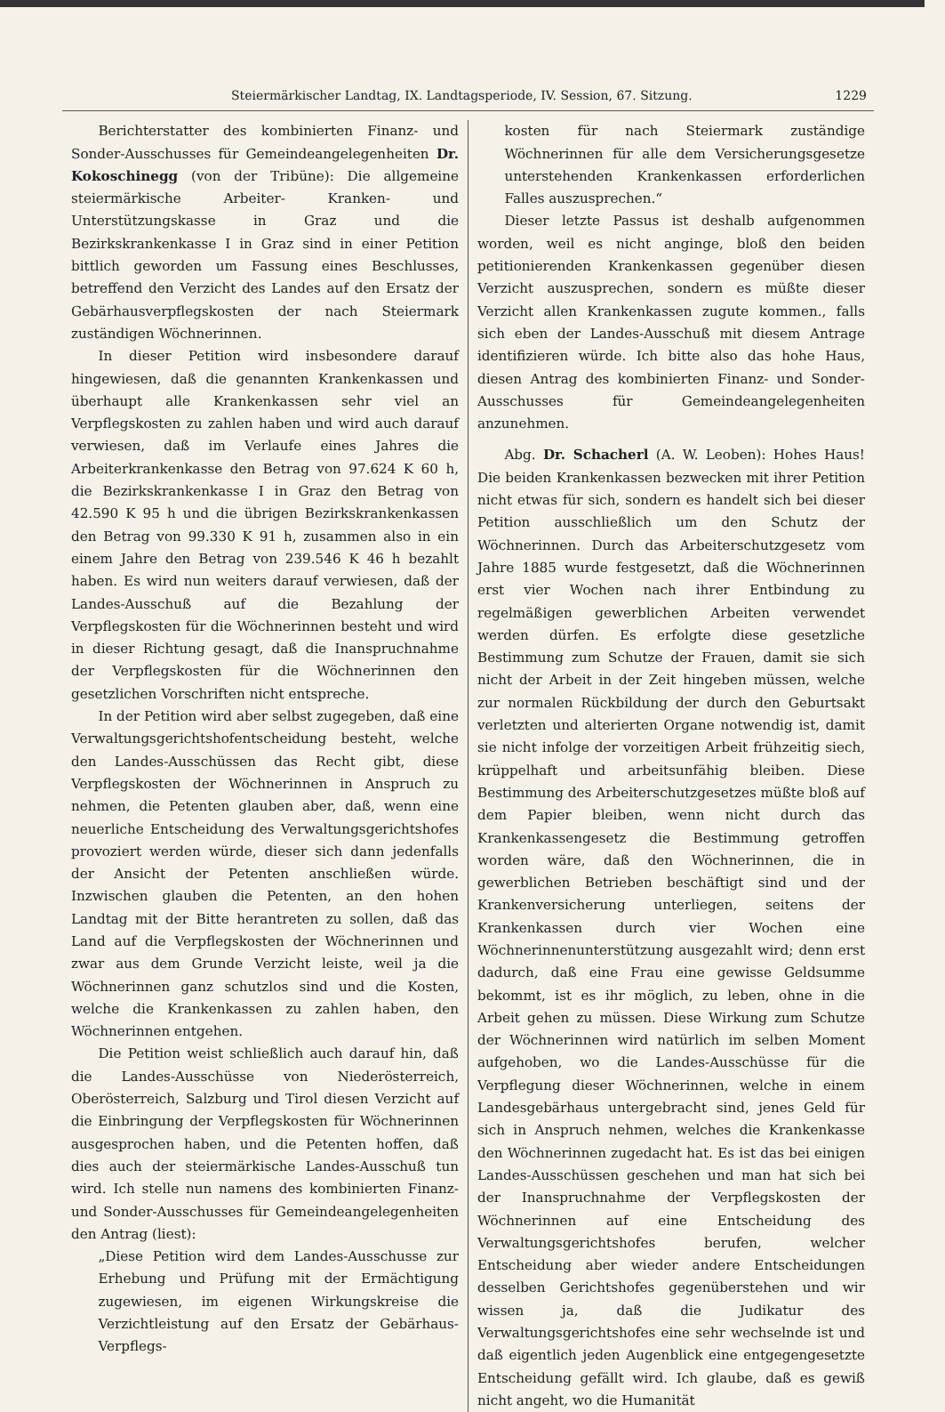Steiermärkischer Landtag, IX. Landtagsperiode, IV. Session, 67. Sitzung. 1229
Berichterstatter des kombinierten Finanz- und Sonder-Ausschusses für Gemeindeangelegenheiten Dr. Kokoschinegg (von der Tribüne): Die allgemeine steiermärkische Arbeiter- Kranken- und Unterstützungskasse in Graz und die Bezirkskrankenkasse I in Graz sind in einer Petition bittlich geworden um Fassung eines Beschlusses, betreffend den Verzicht des Landes auf den Ersatz der Gebärhausverpflegskosten der nach Steiermark zuständigen Wöchnerinnen.
In dieser Petition wird insbesondere darauf hingewiesen, daß die genannten Krankenkassen und überhaupt alle Krankenkassen sehr viel an Verpflegskosten zu zahlen haben und wird auch darauf verwiesen, daß im Verlaufe eines Jahres die Arbeiterkrankenkasse den Betrag von 97.624 K 60 h, die Bezirkskrankenkasse I in Graz den Betrag von 42.590 K 95 h und die übrigen Bezirkskrankenkassen den Betrag von 99.330 K 91 h, zusammen also in ein einem Jahre den Betrag von 239.546 K 46 h bezahlt haben. Es wird nun weiters darauf verwiesen, daß der Landes-Ausschuß auf die Bezahlung der Verpflegskosten für die Wöchnerinnen besteht und wird in dieser Richtung gesagt, daß die Inanspruchnahme der Verpflegskosten für die Wöchnerinnen den gesetzlichen Vorschriften nicht entspreche.
In der Petition wird aber selbst zugegeben, daß eine Verwaltungsgerichtshofentscheidung besteht, welche den Landes-Ausschüssen das Recht gibt, diese Verpflegskosten der Wöchnerinnen in Anspruch zu nehmen, die Petenten glauben aber, daß, wenn eine neuerliche Entscheidung des Verwaltungsgerichtshofes provoziert werden würde, dieser sich dann jedenfalls der Ansicht der Petenten anschließen würde. Inzwischen glauben die Petenten, an den hohen Landtag mit der Bitte herantreten zu sollen, daß das Land auf die Verpflegskosten der Wöchnerinnen und zwar aus dem Grunde Verzicht leiste, weil ja die Wöchnerinnen ganz schutzlos sind und die Kosten, welche die Krankenkassen zu zahlen haben, den Wöchnerinnen entgehen.
Die Petition weist schließlich auch darauf hin, daß die Landes-Ausschüsse von Niederösterreich, Oberösterreich, Salzburg und Tirol diesen Verzicht auf die Einbringung der Verpflegskosten für Wöchnerinnen ausgesprochen haben, und die Petenten hoffen, daß dies auch der steiermärkische Landes-Ausschuß tun wird. Ich stelle nun namens des kombinierten Finanz- und Sonder-Ausschusses für Gemeindeangelegenheiten den Antrag (liest):
„Diese Petition wird dem Landes-Ausschusse zur Erhebung und Prüfung mit der Ermächtigung zugewiesen, im eigenen Wirkungskreise die Verzichtleistung auf den Ersatz der Gebärhaus-Verpflegs-
kosten für nach Steiermark zuständige Wöchnerinnen für alle dem Versicherungsgesetze unterstehenden Krankenkassen erforderlichen Falles auszusprechen.“
Dieser letzte Passus ist deshalb aufgenommen worden, weil es nicht anginge, bloß den beiden petitionierenden Krankenkassen gegenüber diesen Verzicht auszusprechen, sondern es müßte dieser Verzicht allen Krankenkassen zugute kommen., falls sich eben der Landes-Ausschuß mit diesem Antrage identifizieren würde. Ich bitte also das hohe Haus, diesen Antrag des kombinierten Finanz- und Sonder-Ausschusses für Gemeindeangelegenheiten anzunehmen.
Abg. Dr. Schacherl (A. W. Leoben): Hohes Haus! Die beiden Krankenkassen bezwecken mit ihrer Petition nicht etwas für sich, sondern es handelt sich bei dieser Petition ausschließlich um den Schutz der Wöchnerinnen. Durch das Arbeiterschutzgesetz vom Jahre 1885 wurde festgesetzt, daß die Wöchnerinnen erst vier Wochen nach ihrer Entbindung zu regelmäßigen gewerblichen Arbeiten verwendet werden dürfen. Es erfolgte diese gesetzliche Bestimmung zum Schutze der Frauen, damit sie sich nicht der Arbeit in der Zeit hingeben müssen, welche zur normalen Rückbildung der durch den Geburtsakt verletzten und alterierten Organe notwendig ist, damit sie nicht infolge der vorzeitigen Arbeit frühzeitig siech, krüppelhaft und arbeitsunfähig bleiben. Diese Bestimmung des Arbeiterschutzgesetzes müßte bloß auf dem Papier bleiben, wenn nicht durch das Krankenkassengesetz die Bestimmung getroffen worden wäre, daß den Wöchnerinnen, die in gewerblichen Betrieben beschäftigt sind und der Krankenversicherung unterliegen, seitens der Krankenkassen durch vier Wochen eine Wöchnerinnenunterstützung ausgezahlt wird; denn erst dadurch, daß eine Frau eine gewisse Geldsumme bekommt, ist es ihr möglich, zu leben, ohne in die Arbeit gehen zu müssen. Diese Wirkung zum Schutze der Wöchnerinnen wird natürlich im selben Moment aufgehoben, wo die Landes-Ausschüsse für die Verpflegung dieser Wöchnerinnen, welche in einem Landesgebärhaus untergebracht sind, jenes Geld für sich in Anspruch nehmen, welches die Krankenkasse den Wöchnerinnen zugedacht hat. Es ist das bei einigen Landes-Ausschüssen geschehen und man hat sich bei der Inanspruchnahme der Verpflegskosten der Wöchnerinnen auf eine Entscheidung des Verwaltungsgerichtshofes berufen, welcher Entscheidung aber wieder andere Entscheidungen desselben Gerichtshofes gegenüberstehen und wir wissen ja, daß die Judikatur des Verwaltungsgerichtshofes eine sehr wechselnde ist und daß eigentlich jeden Augenblick eine entgegengesetzte Entscheidung gefällt wird. Ich glaube, daß es gewiß nicht angeht, wo die Humanität